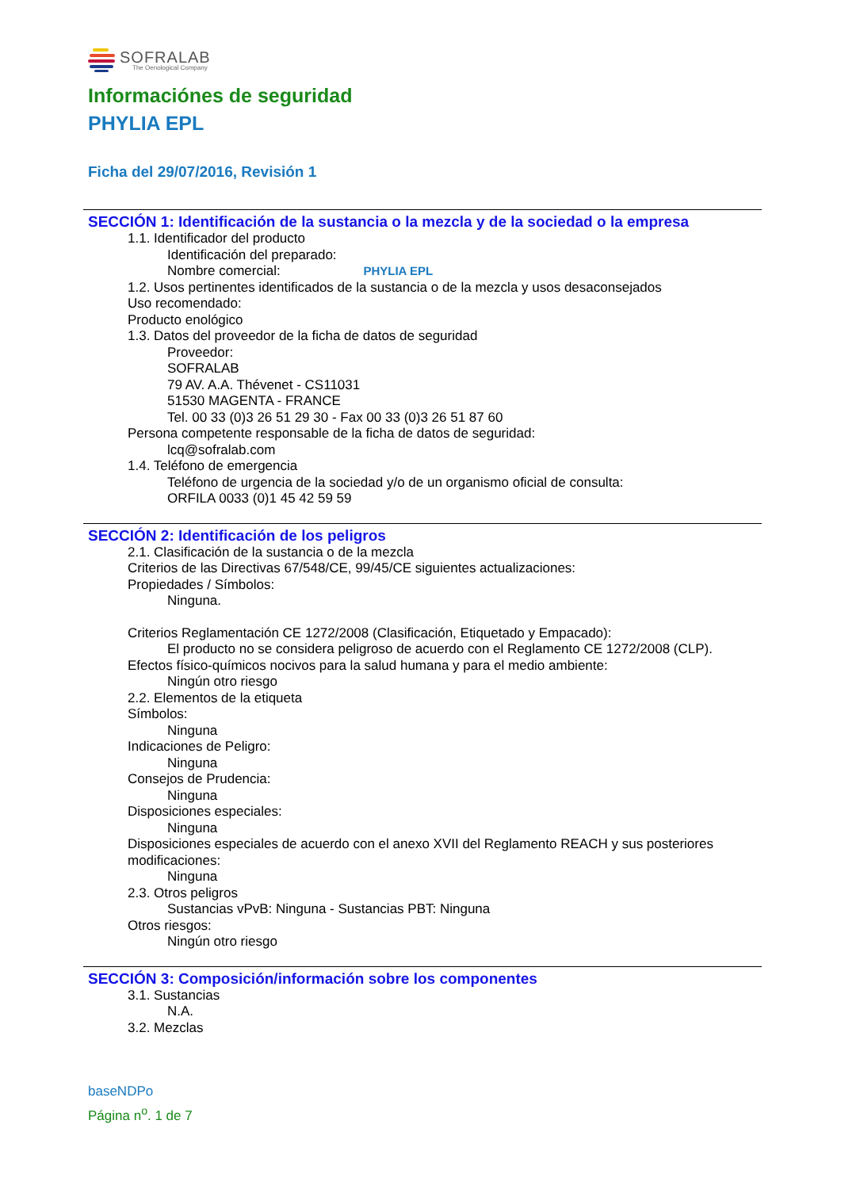SOFRALAB
The Oenological Company
Informaciónes de seguridad
PHYLIA EPL
Ficha del 29/07/2016, Revisión 1
SECCIÓN 1: Identificación de la sustancia o la mezcla y de la sociedad o la empresa
1.1. Identificador del producto
Identificación del preparado:
Nombre comercial: PHYLIA EPL
1.2. Usos pertinentes identificados de la sustancia o de la mezcla y usos desaconsejados
Uso recomendado:
Producto enológico
1.3. Datos del proveedor de la ficha de datos de seguridad
Proveedor:
SOFRALAB
79 AV. A.A. Thévenet - CS11031
51530 MAGENTA - FRANCE
Tel. 00 33 (0)3 26 51 29 30 - Fax 00 33 (0)3 26 51 87 60
Persona competente responsable de la ficha de datos de seguridad:
lcq@sofralab.com
1.4. Teléfono de emergencia
Teléfono de urgencia de la sociedad y/o de un organismo oficial de consulta:
ORFILA 0033 (0)1 45 42 59 59
SECCIÓN 2: Identificación de los peligros
2.1. Clasificación de la sustancia o de la mezcla
Criterios de las Directivas 67/548/CE, 99/45/CE siguientes actualizaciones:
Propiedades / Símbolos:
Ninguna.
Criterios Reglamentación CE 1272/2008 (Clasificación, Etiquetado y Empacado):
El producto no se considera peligroso de acuerdo con el Reglamento CE 1272/2008 (CLP).
Efectos físico-químicos nocivos para la salud humana y para el medio ambiente:
Ningún otro riesgo
2.2. Elementos de la etiqueta
Símbolos:
Ninguna
Indicaciones de Peligro:
Ninguna
Consejos de Prudencia:
Ninguna
Disposiciones especiales:
Ninguna
Disposiciones especiales de acuerdo con el anexo XVII del Reglamento REACH y sus posteriores modificaciones:
Ninguna
2.3. Otros peligros
Sustancias vPvB: Ninguna - Sustancias PBT: Ninguna
Otros riesgos:
Ningún otro riesgo
SECCIÓN 3: Composición/información sobre los componentes
3.1. Sustancias
N.A.
3.2. Mezclas
baseNDPo
Página n<sup>o</sup>. 1 de 7